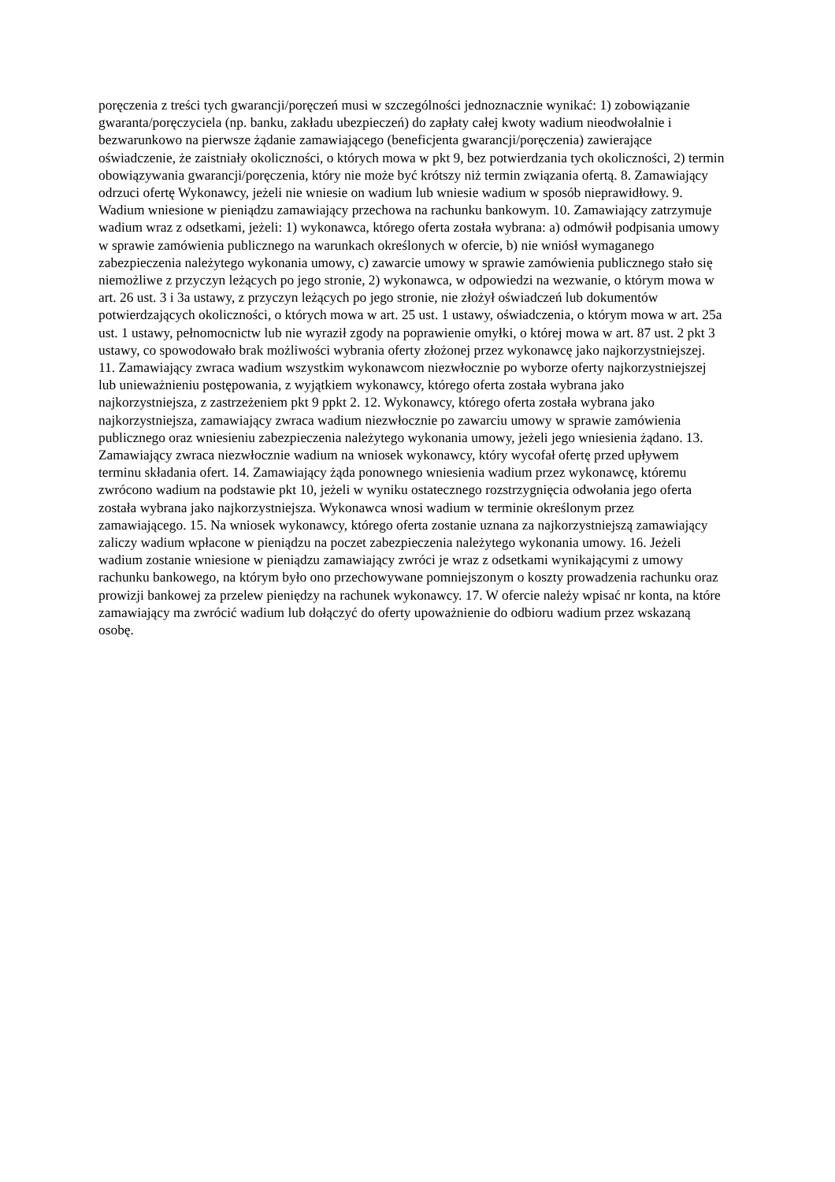poręczenia z treści tych gwarancji/poręczeń musi w szczególności jednoznacznie wynikać: 1) zobowiązanie gwaranta/poręczyciela (np. banku, zakładu ubezpieczeń) do zapłaty całej kwoty wadium nieodwołalnie i bezwarunkowo na pierwsze żądanie zamawiającego (beneficjenta gwarancji/poręczenia) zawierające oświadczenie, że zaistniały okoliczności, o których mowa w pkt 9, bez potwierdzania tych okoliczności, 2) termin obowiązywania gwarancji/poręczenia, który nie może być krótszy niż termin związania ofertą. 8. Zamawiający odrzuci ofertę Wykonawcy, jeżeli nie wniesie on wadium lub wniesie wadium w sposób nieprawidłowy. 9. Wadium wniesione w pieniądzu zamawiający przechowa na rachunku bankowym. 10. Zamawiający zatrzymuje wadium wraz z odsetkami, jeżeli: 1) wykonawca, którego oferta została wybrana: a) odmówił podpisania umowy w sprawie zamówienia publicznego na warunkach określonych w ofercie, b) nie wniósł wymaganego zabezpieczenia należytego wykonania umowy, c) zawarcie umowy w sprawie zamówienia publicznego stało się niemożliwe z przyczyn leżących po jego stronie, 2) wykonawca, w odpowiedzi na wezwanie, o którym mowa w art. 26 ust. 3 i 3a ustawy, z przyczyn leżących po jego stronie, nie złożył oświadczeń lub dokumentów potwierdzających okoliczności, o których mowa w art. 25 ust. 1 ustawy, oświadczenia, o którym mowa w art. 25a ust. 1 ustawy, pełnomocnictw lub nie wyraził zgody na poprawienie omyłki, o której mowa w art. 87 ust. 2 pkt 3 ustawy, co spowodowało brak możliwości wybrania oferty złożonej przez wykonawcę jako najkorzystniejszej. 11. Zamawiający zwraca wadium wszystkim wykonawcom niezwłocznie po wyborze oferty najkorzystniejszej lub unieważnieniu postępowania, z wyjątkiem wykonawcy, którego oferta została wybrana jako najkorzystniejsza, z zastrzeżeniem pkt 9 ppkt 2. 12. Wykonawcy, którego oferta została wybrana jako najkorzystniejsza, zamawiający zwraca wadium niezwłocznie po zawarciu umowy w sprawie zamówienia publicznego oraz wniesieniu zabezpieczenia należytego wykonania umowy, jeżeli jego wniesienia żądano. 13. Zamawiający zwraca niezwłocznie wadium na wniosek wykonawcy, który wycofał ofertę przed upływem terminu składania ofert. 14. Zamawiający żąda ponownego wniesienia wadium przez wykonawcę, któremu zwrócono wadium na podstawie pkt 10, jeżeli w wyniku ostatecznego rozstrzygnięcia odwołania jego oferta została wybrana jako najkorzystniejsza. Wykonawca wnosi wadium w terminie określonym przez zamawiającego. 15. Na wniosek wykonawcy, którego oferta zostanie uznana za najkorzystniejszą zamawiający zaliczy wadium wpłacone w pieniądzu na poczet zabezpieczenia należytego wykonania umowy. 16. Jeżeli wadium zostanie wniesione w pieniądzu zamawiający zwróci je wraz z odsetkami wynikającymi z umowy rachunku bankowego, na którym było ono przechowywane pomniejszonym o koszty prowadzenia rachunku oraz prowizji bankowej za przelew pieniędzy na rachunek wykonawcy. 17. W ofercie należy wpisać nr konta, na które zamawiający ma zwrócić wadium lub dołączyć do oferty upoważnienie do odbioru wadium przez wskazaną osobę.